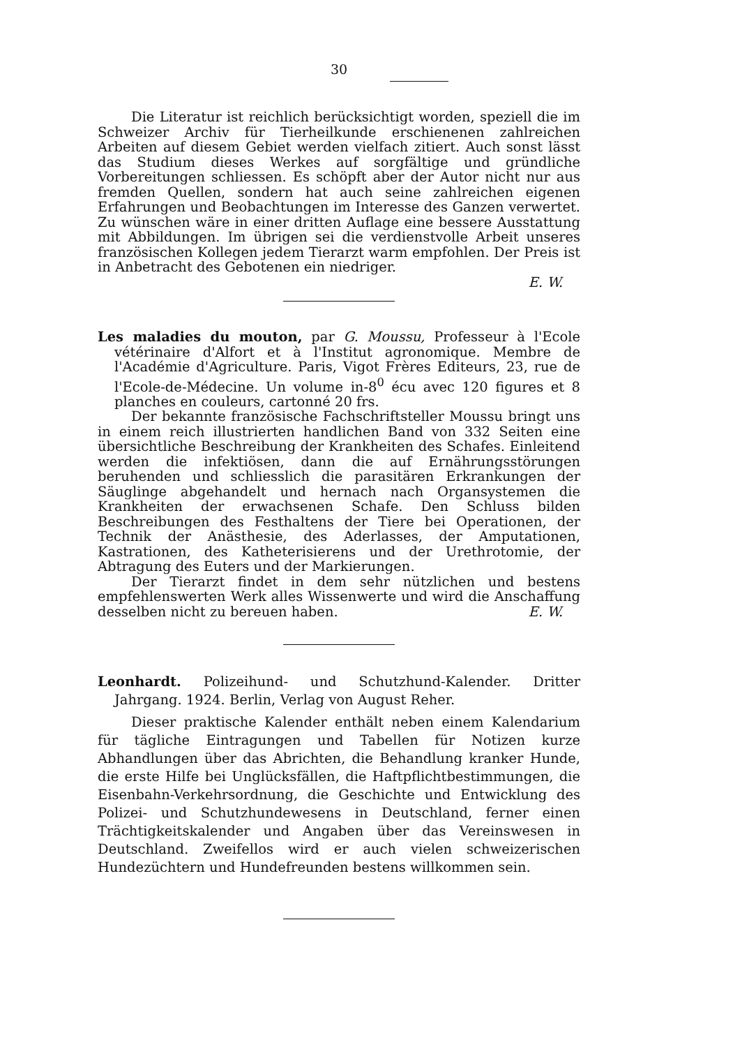30
Die Literatur ist reichlich berücksichtigt worden, speziell die im Schweizer Archiv für Tierheilkunde erschienenen zahlreichen Arbeiten auf diesem Gebiet werden vielfach zitiert. Auch sonst lässt das Studium dieses Werkes auf sorgfältige und gründliche Vorbereitungen schliessen. Es schöpft aber der Autor nicht nur aus fremden Quellen, sondern hat auch seine zahlreichen eigenen Erfahrungen und Beobachtungen im Interesse des Ganzen verwertet. Zu wünschen wäre in einer dritten Auflage eine bessere Ausstattung mit Abbildungen. Im übrigen sei die verdienstvolle Arbeit unseres französischen Kollegen jedem Tierarzt warm empfohlen. Der Preis ist in Anbetracht des Gebotenen ein niedriger.
E. W.
Les maladies du mouton, par G. Moussu, Professeur à l'Ecole vétérinaire d'Alfort et à l'Institut agronomique. Membre de l'Académie d'Agriculture. Paris, Vigot Frères Editeurs, 23, rue de l'Ecole-de-Médecine. Un volume in-8<sup>0</sup> écu avec 120 figures et 8 planches en couleurs, cartonné 20 frs.
Der bekannte französische Fachschriftsteller Moussu bringt uns in einem reich illustrierten handlichen Band von 332 Seiten eine übersichtliche Beschreibung der Krankheiten des Schafes. Einleitend werden die infektiösen, dann die auf Ernährungsstörungen beruhenden und schliesslich die parasitären Erkrankungen der Säuglinge abgehandelt und hernach nach Organsystemen die Krankheiten der erwachsenen Schafe. Den Schluss bilden Beschreibungen des Festhaltens der Tiere bei Operationen, der Technik der Anästhesie, des Aderlasses, der Amputationen, Kastrationen, des Katheterisierens und der Urethrotomie, der Abtragung des Euters und der Markierungen.
Der Tierarzt findet in dem sehr nützlichen und bestens empfehlenswerten Werk alles Wissenwerte und wird die Anschaffung desselben nicht zu bereuen haben. E. W.
Leonhardt. Polizeihund- und Schutzhund-Kalender. Dritter Jahrgang. 1924. Berlin, Verlag von August Reher.
Dieser praktische Kalender enthält neben einem Kalendarium für tägliche Eintragungen und Tabellen für Notizen kurze Abhandlungen über das Abrichten, die Behandlung kranker Hunde, die erste Hilfe bei Unglücksfällen, die Haftpflichtbestimmungen, die Eisenbahn-Verkehrsordnung, die Geschichte und Entwicklung des Polizei- und Schutzhundewesens in Deutschland, ferner einen Trächtigkeitskalender und Angaben über das Vereinswesen in Deutschland. Zweifellos wird er auch vielen schweizerischen Hundezüchtern und Hundefreunden bestens willkommen sein.